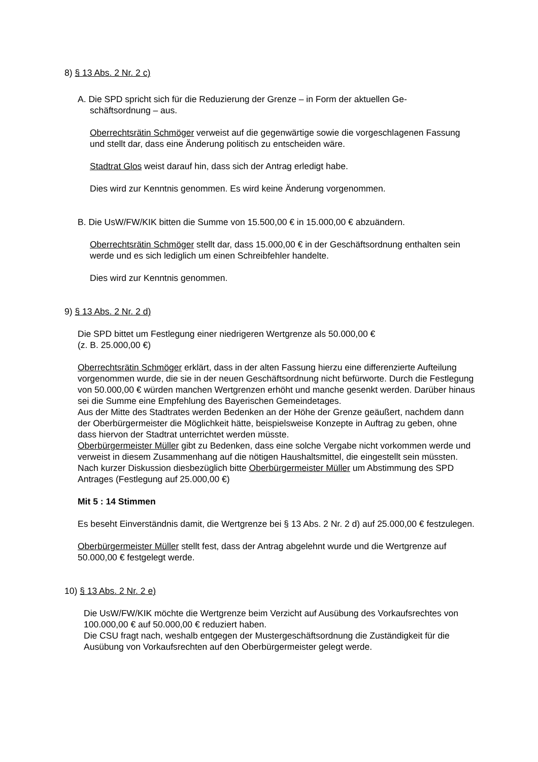8) § 13 Abs. 2 Nr. 2 c)
A. Die SPD spricht sich für die Reduzierung der Grenze – in Form der aktuellen Ge-
schäftsordnung – aus.
Oberrechtsrätin Schmöger verweist auf die gegenwärtige sowie die vorgeschlagenen Fassung und stellt dar, dass eine Änderung politisch zu entscheiden wäre.
Stadtrat Glos weist darauf hin, dass sich der Antrag erledigt habe.
Dies wird zur Kenntnis genommen. Es wird keine Änderung vorgenommen.
B. Die UsW/FW/KIK bitten die Summe von 15.500,00 € in 15.000,00 € abzuändern.
Oberrechtsrätin Schmöger stellt dar, dass 15.000,00 € in der Geschäftsordnung enthalten sein werde und es sich lediglich um einen Schreibfehler handelte.
Dies wird zur Kenntnis genommen.
9) § 13 Abs. 2 Nr. 2 d)
Die SPD bittet um Festlegung einer niedrigeren Wertgrenze als 50.000,00 €
(z. B. 25.000,00 €)
Oberrechtsrätin Schmöger erklärt, dass in der alten Fassung hierzu eine differenzierte Aufteilung vorgenommen wurde, die sie in der neuen Geschäftsordnung nicht befürworte. Durch die Festlegung von 50.000,00 € würden manchen Wertgrenzen erhöht und manche gesenkt werden. Darüber hinaus sei die Summe eine Empfehlung des Bayerischen Gemeindetages.
Aus der Mitte des Stadtrates werden Bedenken an der Höhe der Grenze geäußert, nachdem dann der Oberbürgermeister die Möglichkeit hätte, beispielsweise Konzepte in Auftrag zu geben, ohne dass hiervon der Stadtrat unterrichtet werden müsste.
Oberbürgermeister Müller gibt zu Bedenken, dass eine solche Vergabe nicht vorkommen werde und verweist in diesem Zusammenhang auf die nötigen Haushaltsmittel, die eingestellt sein müssten.
Nach kurzer Diskussion diesbezüglich bitte Oberbürgermeister Müller um Abstimmung des SPD Antrages (Festlegung auf 25.000,00 €)
Mit 5 : 14 Stimmen
Es beseht Einverständnis damit, die Wertgrenze bei § 13 Abs. 2 Nr. 2 d) auf 25.000,00 € festzulegen.
Oberbürgermeister Müller stellt fest, dass der Antrag abgelehnt wurde und die Wertgrenze auf 50.000,00 € festgelegt werde.
10) § 13 Abs. 2 Nr. 2 e)
Die UsW/FW/KIK möchte die Wertgrenze beim Verzicht auf Ausübung des Vorkaufsrechtes von 100.000,00 € auf 50.000,00 € reduziert haben.
Die CSU fragt nach, weshalb entgegen der Mustergeschäftsordnung die Zuständigkeit für die Ausübung von Vorkaufsrechten auf den Oberbürgermeister gelegt werde.